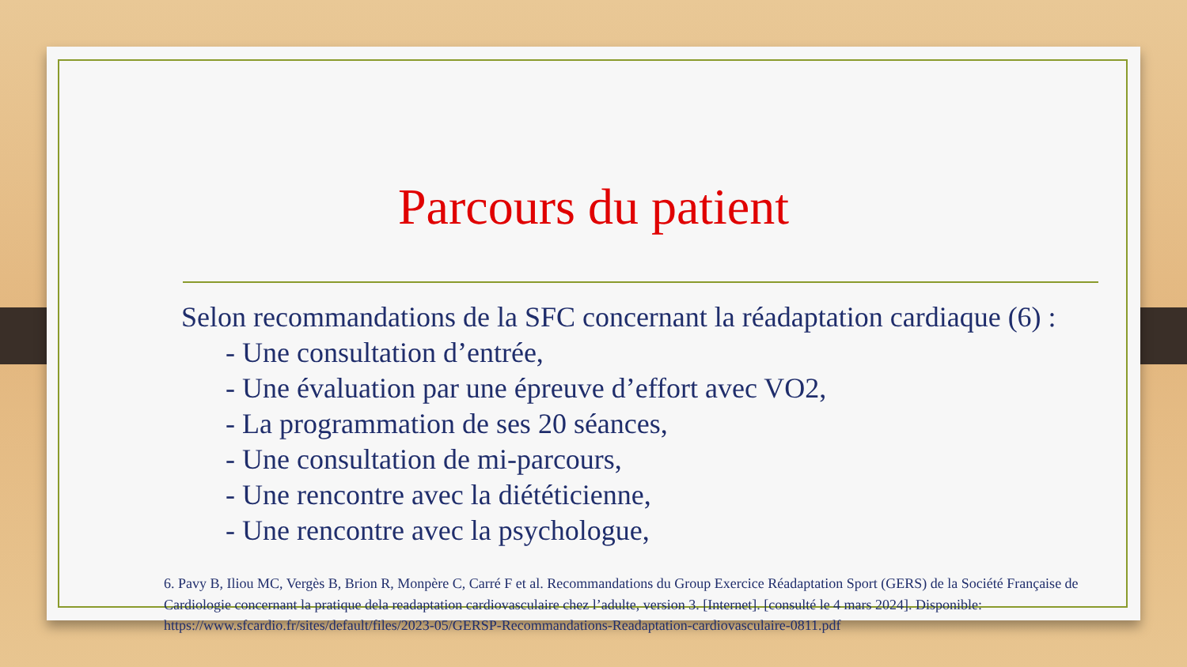Parcours du patient
Selon recommandations de la SFC concernant la réadaptation cardiaque (6) :
- Une consultation d’entrée,
- Une évaluation par une épreuve d’effort avec VO2,
- La programmation de ses 20 séances,
- Une consultation de mi-parcours,
- Une rencontre avec la diététicienne,
- Une rencontre avec la psychologue,
6. Pavy B, Iliou MC, Vergès B, Brion R, Monpère C, Carré F et al. Recommandations du Group Exercice Réadaptation Sport (GERS) de la Société Française de Cardiologie concernant la pratique dela readaptation cardiovasculaire chez l’adulte, version 3. [Internet]. [consulté le 4 mars 2024]. Disponible: https://www.sfcardio.fr/sites/default/files/2023-05/GERSP-Recommandations-Readaptation-cardiovasculaire-0811.pdf